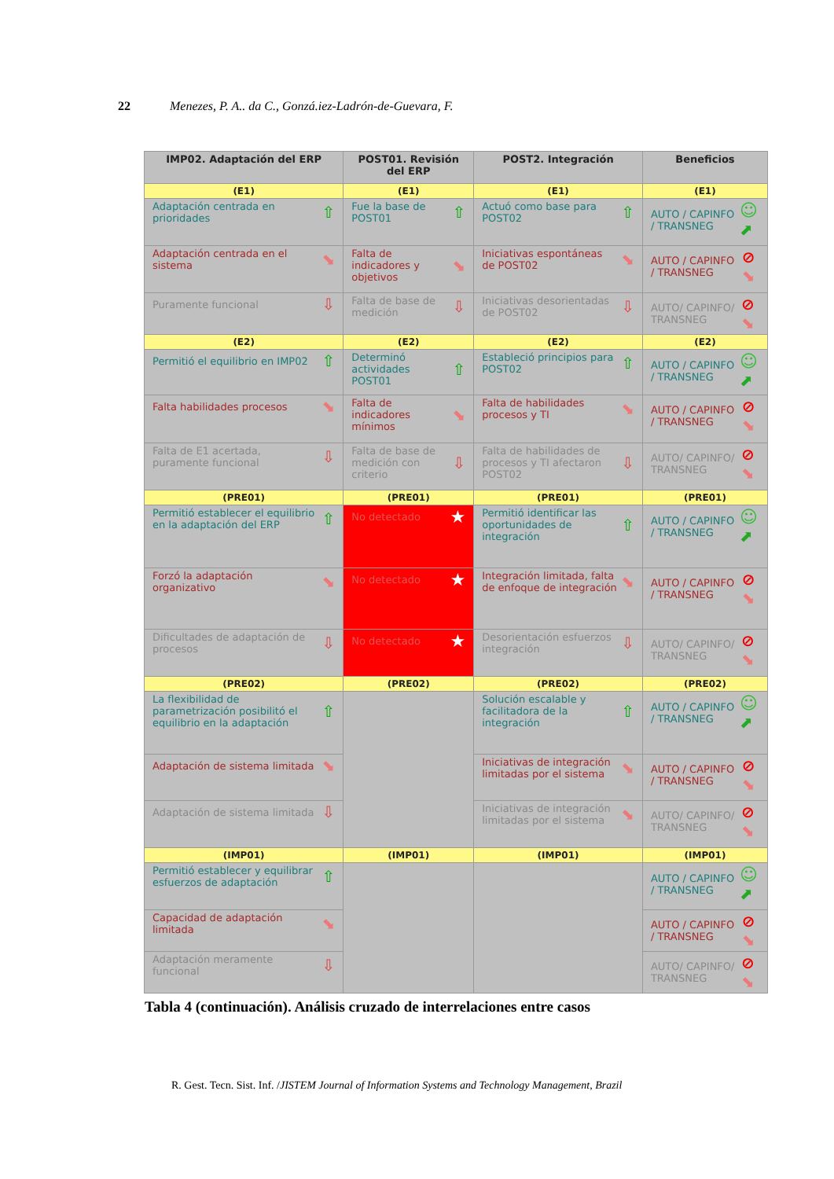22
Menezes, P. A.. da C., Gonzá.iez-Ladrón-de-Guevara, F.
| IMP02. Adaptación del ERP | POST01. Revisión del ERP | POST2. Integración | Beneficios |
| --- | --- | --- | --- |
| (E1) | (E1) | (E1) | (E1) |
| Adaptación centrada en prioridades ⇧ | Fue la base de POST01 ⇧ | Actuó como base para POST02 ⇧ | AUTO / CAPINFO / TRANSNEG ☺ ⬈ |
| Adaptación centrada en el sistema ⬊ | Falta de indicadores y objetivos ⬊ | Iniciativas espontáneas de POST02 ⬊ | AUTO / CAPINFO / TRANSNEG ⊘ ⬊ |
| Puramente funcional ⇩ | Falta de base de medición ⇩ | Iniciativas desorientadas de POST02 ⇩ | AUTO/ CAPINFO/ TRANSNEG ⊘ ⬊ |
| (E2) | (E2) | (E2) | (E2) |
| Permitió el equilibrio en IMP02 ⇧ | Determinó actividades POST01 ⇧ | Estableció principios para POST02 ⇧ | AUTO / CAPINFO / TRANSNEG ☺ ⬈ |
| Falta habilidades procesos ⬊ | Falta de indicadores mínimos ⬊ | Falta de habilidades procesos y TI ⬊ | AUTO / CAPINFO / TRANSNEG ⊘ ⬊ |
| Falta de E1 acertada, puramente funcional ⇩ | Falta de base de medición con criterio ⇩ | Falta de habilidades de procesos y TI afectaron POST02 ⇩ | AUTO/ CAPINFO/ TRANSNEG ⊘ ⬊ |
| (PRE01) | (PRE01) | (PRE01) | (PRE01) |
| Permitió establecer el equilibrio en la adaptación del ERP ⇧ | No detectado ★ | Permitió identificar las oportunidades de integración ⇧ | AUTO / CAPINFO / TRANSNEG ☺ ⬈ |
| Forzó la adaptación organizativo ⬊ | No detectado ★ | Integración limitada, falta de enfoque de integración ⬊ | AUTO / CAPINFO / TRANSNEG ⊘ ⬊ |
| Dificultades de adaptación de procesos ⇩ | No detectado ★ | Desorientación esfuerzos integración ⇩ | AUTO/ CAPINFO/ TRANSNEG ⊘ ⬊ |
| (PRE02) | (PRE02) | (PRE02) | (PRE02) |
| La flexibilidad de parametrización posibilitó el equilibrio en la adaptación ⇧ | | Solución escalable y facilitadora de la integración ⇧ | AUTO / CAPINFO / TRANSNEG ☺ ⬈ |
| Adaptación de sistema limitada ⬊ | | Iniciativas de integración limitadas por el sistema ⬊ | AUTO / CAPINFO / TRANSNEG ⊘ ⬊ |
| Adaptación de sistema limitada ⇩ | | Iniciativas de integración limitadas por el sistema ⬊ | AUTO/ CAPINFO/ TRANSNEG ⊘ ⬊ |
| (IMP01) | (IMP01) | (IMP01) | (IMP01) |
| Permitió establecer y equilibrar esfuerzos de adaptación ⇧ | | | AUTO / CAPINFO / TRANSNEG ☺ ⬈ |
| Capacidad de adaptación limitada ⬊ | | | AUTO / CAPINFO / TRANSNEG ⊘ ⬊ |
| Adaptación meramente funcional ⇩ | | | AUTO/ CAPINFO/ TRANSNEG ⊘ ⬊ |
Tabla 4 (continuación). Análisis cruzado de interrelaciones entre casos
R. Gest. Tecn. Sist. Inf. /JISTEM Journal of Information Systems and Technology Management, Brazil